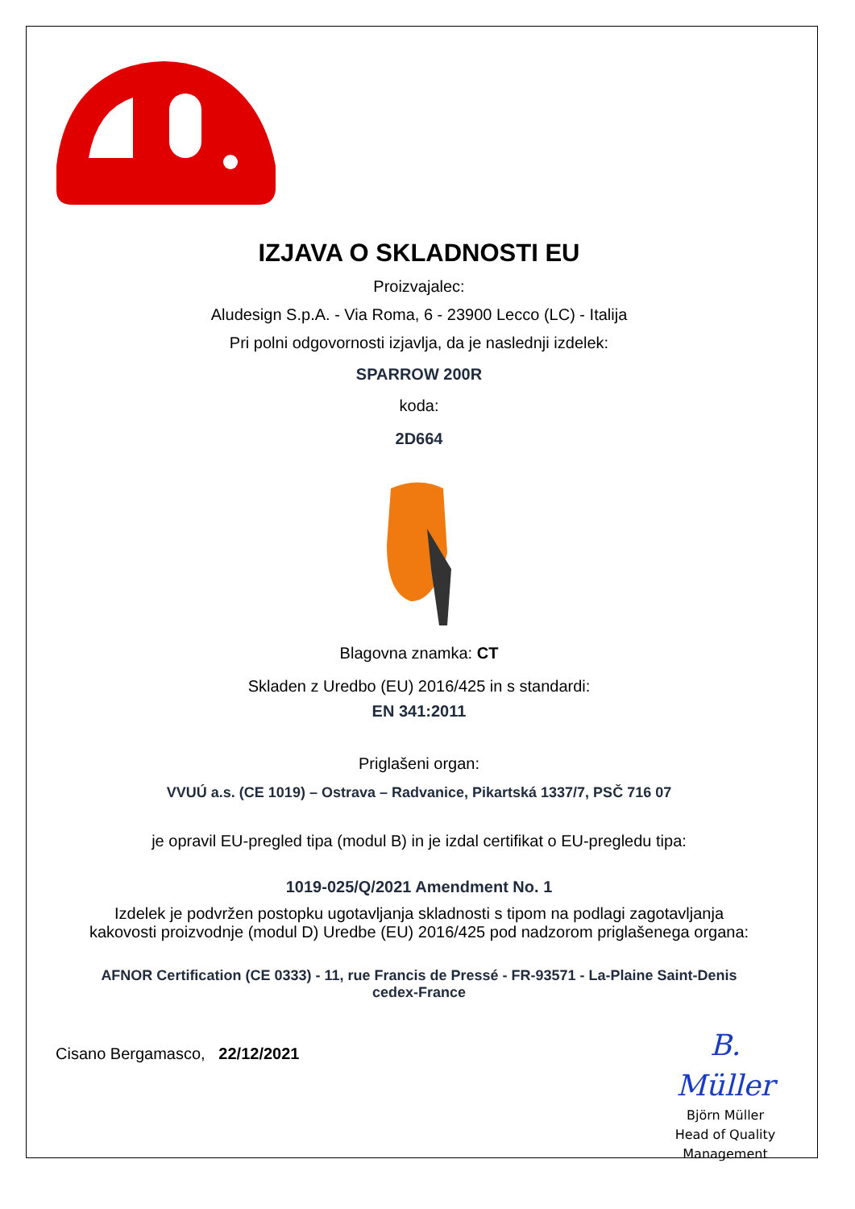IZJAVA O SKLADNOSTI EU
Proizvajalec:
Aludesign S.p.A. - Via Roma, 6 - 23900 Lecco (LC) - Italija
Pri polni odgovornosti izjavlja, da je naslednji izdelek:
SPARROW 200R
koda:
2D664
Blagovna znamka: CT
Skladen z Uredbo (EU) 2016/425 in s standardi:
EN 341:2011
Priglašeni organ:
VVUÚ a.s. (CE 1019) – Ostrava – Radvanice, Pikartská 1337/7, PSČ 716 07
je opravil EU-pregled tipa (modul B) in je izdal certifikat o EU-pregledu tipa:
1019-025/Q/2021 Amendment No. 1
Izdelek je podvržen postopku ugotavljanja skladnosti s tipom na podlagi zagotavljanja
kakovosti proizvodnje (modul D) Uredbe (EU) 2016/425 pod nadzorom priglašenega organa:
AFNOR Certification (CE 0333) - 11, rue Francis de Pressé - FR-93571 - La-Plaine Saint-Denis
cedex-France
Cisano Bergamasco, 22/12/2021
B. Müller
Björn Müller
Head of Quality
Management